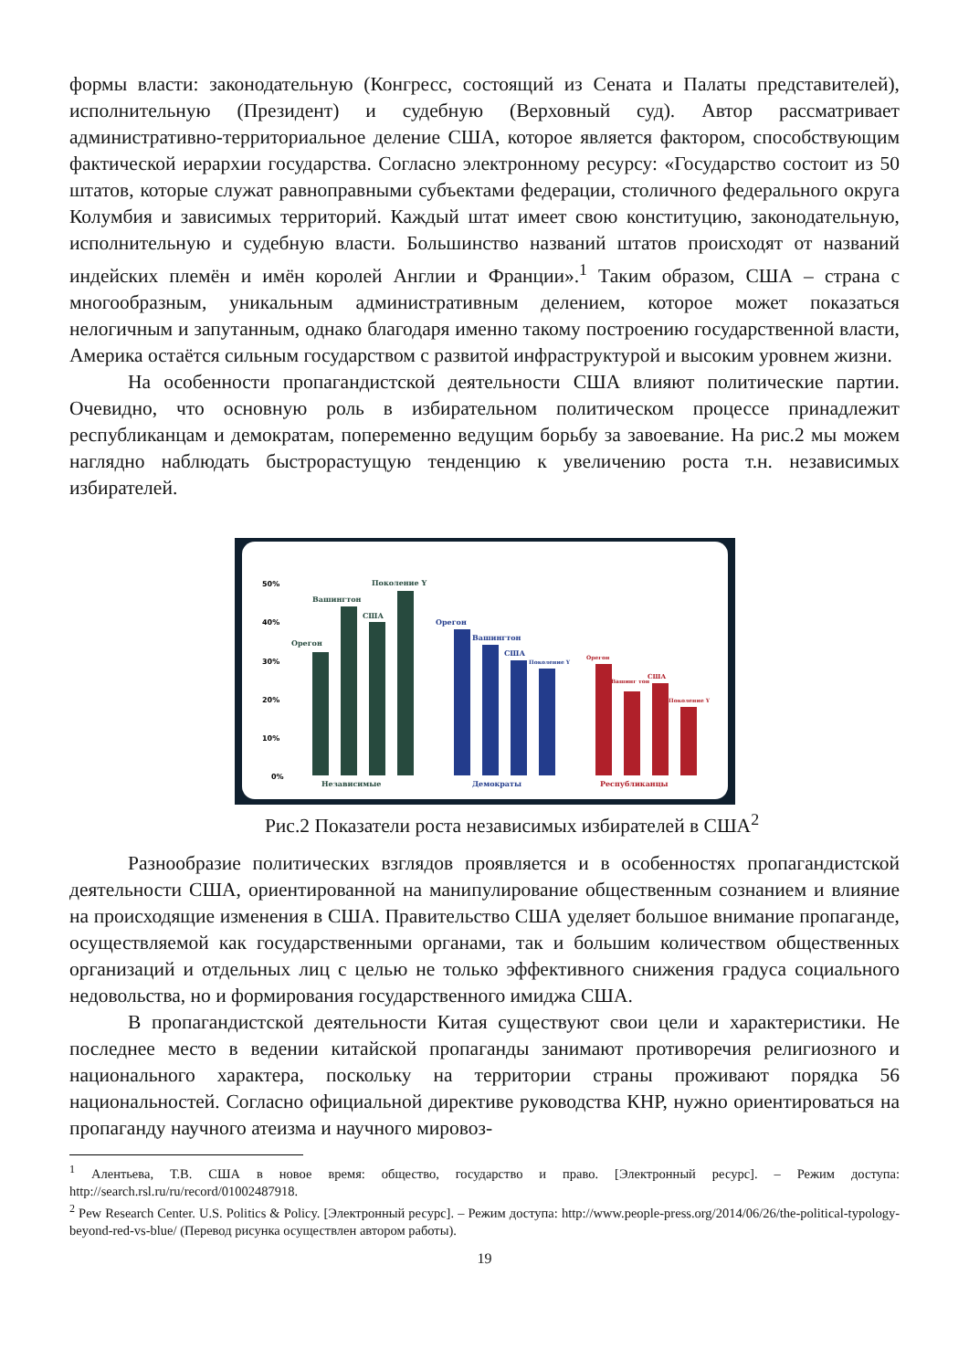формы власти: законодательную (Конгресс, состоящий из Сената и Палаты представителей), исполнительную (Президент) и судебную (Верховный суд). Автор рассматривает административно-территориальное деление США, которое является фактором, способствующим фактической иерархии государства. Согласно электронному ресурсу: «Государство состоит из 50 штатов, которые служат равноправными субъектами федерации, столичного федерального округа Колумбия и зависимых территорий. Каждый штат имеет свою конституцию, законодательную, исполнительную и судебную власти. Большинство названий штатов происходят от названий индейских племён и имён королей Англии и Франции».<sup>1</sup> Таким образом, США – страна с многообразным, уникальным административным делением, которое может показаться нелогичным и запутанным, однако благодаря именно такому построению государственной власти, Америка остаётся сильным государством с развитой инфраструктурой и высоким уровнем жизни.
На особенности пропагандистской деятельности США влияют политические партии. Очевидно, что основную роль в избирательном политическом процессе принадлежит республиканцам и демократам, попеременно ведущим борьбу за завоевание. На рис.2 мы можем наглядно наблюдать быстрорастущую тенденцию к увеличению роста т.н. независимых избирателей.
50%
40%
30%
20%
10%
0%
Орегон
Вашингтон
США
Поколение Y
Независимые
Орегон
Вашингтон
США
Поколение Y
Демократы
Орегон
Вашинг тон
США
Поколение Y
Республиканцы
Рис.2 Показатели роста независимых избирателей в США<sup>2</sup>
Разнообразие политических взглядов проявляется и в особенностях пропагандистской деятельности США, ориентированной на манипулирование общественным сознанием и влияние на происходящие изменения в США. Правительство США уделяет большое внимание пропаганде, осуществляемой как государственными органами, так и большим количеством общественных организаций и отдельных лиц с целью не только эффективного снижения градуса социального недовольства, но и формирования государственного имиджа США.
В пропагандистской деятельности Китая существуют свои цели и характеристики. Не последнее место в ведении китайской пропаганды занимают противоречия религиозного и национального характера, поскольку на территории страны проживают порядка 56 национальностей. Согласно официальной директиве руководства КНР, нужно ориентироваться на пропаганду научного атеизма и научного мировоз-
<sup>1</sup> Алентьева, Т.В. США в новое время: общество, государство и право. [Электронный ресурс]. – Режим доступа: http://search.rsl.ru/ru/record/01002487918.
<sup>2</sup> Pew Research Center. U.S. Politics & Policy. [Электронный ресурс]. – Режим доступа: http://www.people-press.org/2014/06/26/the-political-typology-beyond-red-vs-blue/ (Перевод рисунка осуществлен автором работы).
19